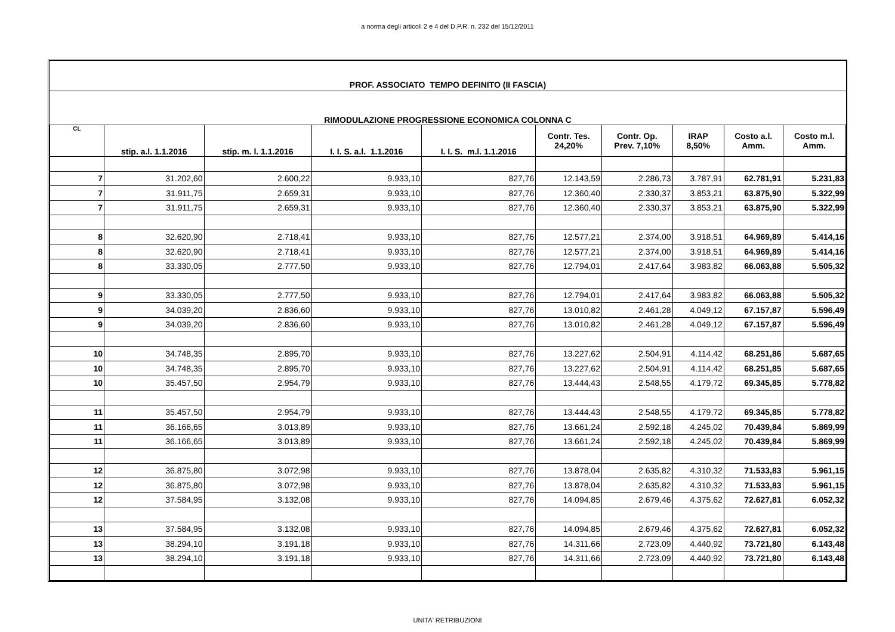a norma degli articoli 2 e 4 del D.P.R. n. 232 del 15/12/2011
PROF. ASSOCIATO TEMPO DEFINITO (II FASCIA)
RIMODULAZIONE PROGRESSIONE ECONOMICA COLONNA C
| CL | stip. a.l. 1.1.2016 | stip. m. l. 1.1.2016 | I. I. S. a.l. 1.1.2016 | I. I. S. m.l. 1.1.2016 | Contr. Tes. 24,20% | Contr. Op. Prev. 7,10% | IRAP 8,50% | Costo a.l. Amm. | Costo m.l. Amm. |
| --- | --- | --- | --- | --- | --- | --- | --- | --- | --- |
| 7 | 31.202,60 | 2.600,22 | 9.933,10 | 827,76 | 12.143,59 | 2.286,73 | 3.787,91 | 62.781,91 | 5.231,83 |
| 7 | 31.911,75 | 2.659,31 | 9.933,10 | 827,76 | 12.360,40 | 2.330,37 | 3.853,21 | 63.875,90 | 5.322,99 |
| 7 | 31.911,75 | 2.659,31 | 9.933,10 | 827,76 | 12.360,40 | 2.330,37 | 3.853,21 | 63.875,90 | 5.322,99 |
| 8 | 32.620,90 | 2.718,41 | 9.933,10 | 827,76 | 12.577,21 | 2.374,00 | 3.918,51 | 64.969,89 | 5.414,16 |
| 8 | 32.620,90 | 2.718,41 | 9.933,10 | 827,76 | 12.577,21 | 2.374,00 | 3.918,51 | 64.969,89 | 5.414,16 |
| 8 | 33.330,05 | 2.777,50 | 9.933,10 | 827,76 | 12.794,01 | 2.417,64 | 3.983,82 | 66.063,88 | 5.505,32 |
| 9 | 33.330,05 | 2.777,50 | 9.933,10 | 827,76 | 12.794,01 | 2.417,64 | 3.983,82 | 66.063,88 | 5.505,32 |
| 9 | 34.039,20 | 2.836,60 | 9.933,10 | 827,76 | 13.010,82 | 2.461,28 | 4.049,12 | 67.157,87 | 5.596,49 |
| 9 | 34.039,20 | 2.836,60 | 9.933,10 | 827,76 | 13.010,82 | 2.461,28 | 4.049,12 | 67.157,87 | 5.596,49 |
| 10 | 34.748,35 | 2.895,70 | 9.933,10 | 827,76 | 13.227,62 | 2.504,91 | 4.114,42 | 68.251,86 | 5.687,65 |
| 10 | 34.748,35 | 2.895,70 | 9.933,10 | 827,76 | 13.227,62 | 2.504,91 | 4.114,42 | 68.251,85 | 5.687,65 |
| 10 | 35.457,50 | 2.954,79 | 9.933,10 | 827,76 | 13.444,43 | 2.548,55 | 4.179,72 | 69.345,85 | 5.778,82 |
| 11 | 35.457,50 | 2.954,79 | 9.933,10 | 827,76 | 13.444,43 | 2.548,55 | 4.179,72 | 69.345,85 | 5.778,82 |
| 11 | 36.166,65 | 3.013,89 | 9.933,10 | 827,76 | 13.661,24 | 2.592,18 | 4.245,02 | 70.439,84 | 5.869,99 |
| 11 | 36.166,65 | 3.013,89 | 9.933,10 | 827,76 | 13.661,24 | 2.592,18 | 4.245,02 | 70.439,84 | 5.869,99 |
| 12 | 36.875,80 | 3.072,98 | 9.933,10 | 827,76 | 13.878,04 | 2.635,82 | 4.310,32 | 71.533,83 | 5.961,15 |
| 12 | 36.875,80 | 3.072,98 | 9.933,10 | 827,76 | 13.878,04 | 2.635,82 | 4.310,32 | 71.533,83 | 5.961,15 |
| 12 | 37.584,95 | 3.132,08 | 9.933,10 | 827,76 | 14.094,85 | 2.679,46 | 4.375,62 | 72.627,81 | 6.052,32 |
| 13 | 37.584,95 | 3.132,08 | 9.933,10 | 827,76 | 14.094,85 | 2.679,46 | 4.375,62 | 72.627,81 | 6.052,32 |
| 13 | 38.294,10 | 3.191,18 | 9.933,10 | 827,76 | 14.311,66 | 2.723,09 | 4.440,92 | 73.721,80 | 6.143,48 |
| 13 | 38.294,10 | 3.191,18 | 9.933,10 | 827,76 | 14.311,66 | 2.723,09 | 4.440,92 | 73.721,80 | 6.143,48 |
UNITA' RETRIBUZIONI